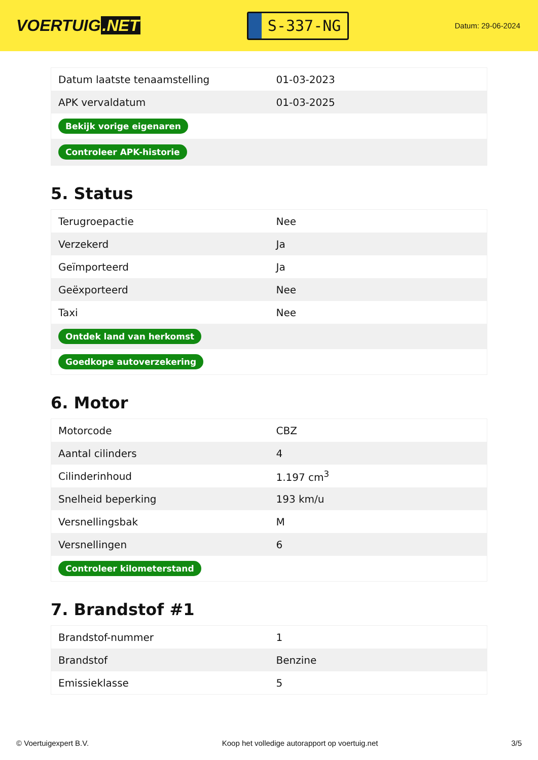VOERTUIG.NET
S-337-NG
Datum: 29-06-2024
| Datum laatste tenaamstelling | 01-03-2023 |
| APK vervaldatum | 01-03-2025 |
| Bekijk vorige eigenaren | |
| Controleer APK-historie | |
5. Status
| Terugroepactie | Nee |
| Verzekerd | Ja |
| Geïmporteerd | Ja |
| Geëxporteerd | Nee |
| Taxi | Nee |
| Ontdek land van herkomst | |
| Goedkope autoverzekering | |
6. Motor
| Motorcode | CBZ |
| Aantal cilinders | 4 |
| Cilinderinhoud | 1.197 cm<sup>3</sup> |
| Snelheid beperking | 193 km/u |
| Versnellingsbak | M |
| Versnellingen | 6 |
| Controleer kilometerstand | |
7. Brandstof #1
| Brandstof-nummer | 1 |
| Brandstof | Benzine |
| Emissieklasse | 5 |
© Voertuigexpert B.V. Koop het volledige autorapport op voertuig.net 3/5